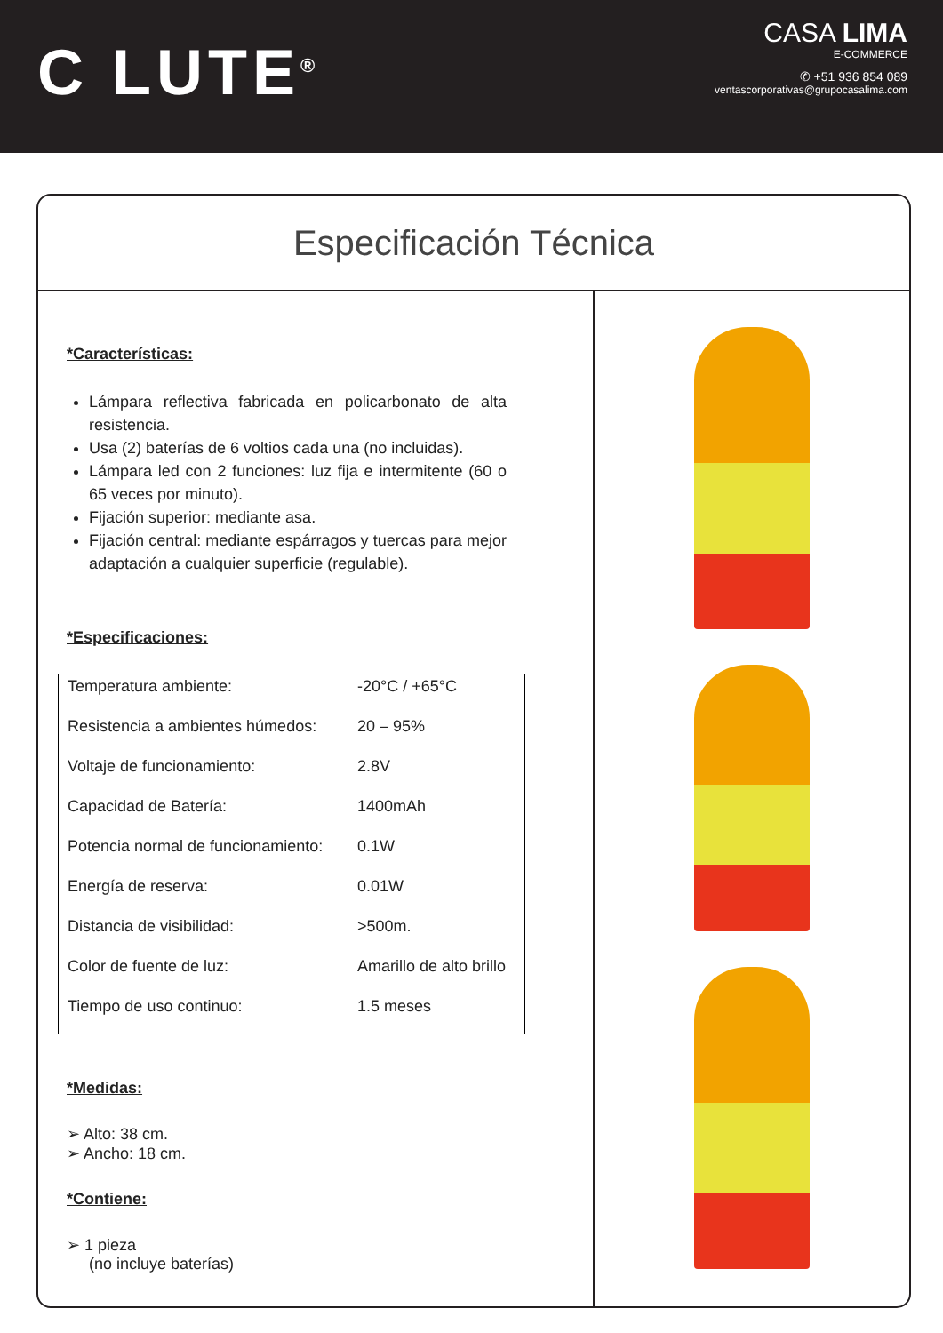C LUTE<sup>®</sup>
CASA LIMA
E-COMMERCE
✆ +51 936 854 089
ventascorporativas@grupocasalima.com
Especificación Técnica
*Características:
Lámpara reflectiva fabricada en policarbonato de alta resistencia.
Usa (2) baterías de 6 voltios cada una (no incluidas).
Lámpara led con 2 funciones: luz fija e intermitente (60 o 65 veces por minuto).
Fijación superior: mediante asa.
Fijación central: mediante espárragos y tuercas para mejor adaptación a cualquier superficie (regulable).
*Especificaciones:
| Temperatura ambiente: | -20°C / +65°C |
| Resistencia a ambientes húmedos: | 20 – 95% |
| Voltaje de funcionamiento: | 2.8V |
| Capacidad de Batería: | 1400mAh |
| Potencia normal de funcionamiento: | 0.1W |
| Energía de reserva: | 0.01W |
| Distancia de visibilidad: | >500m. |
| Color de fuente de luz: | Amarillo de alto brillo |
| Tiempo de uso continuo: | 1.5 meses |
*Medidas:
➢ Alto: 38 cm.
➢ Ancho: 18 cm.
*Contiene:
➢ 1 pieza
(no incluye baterías)